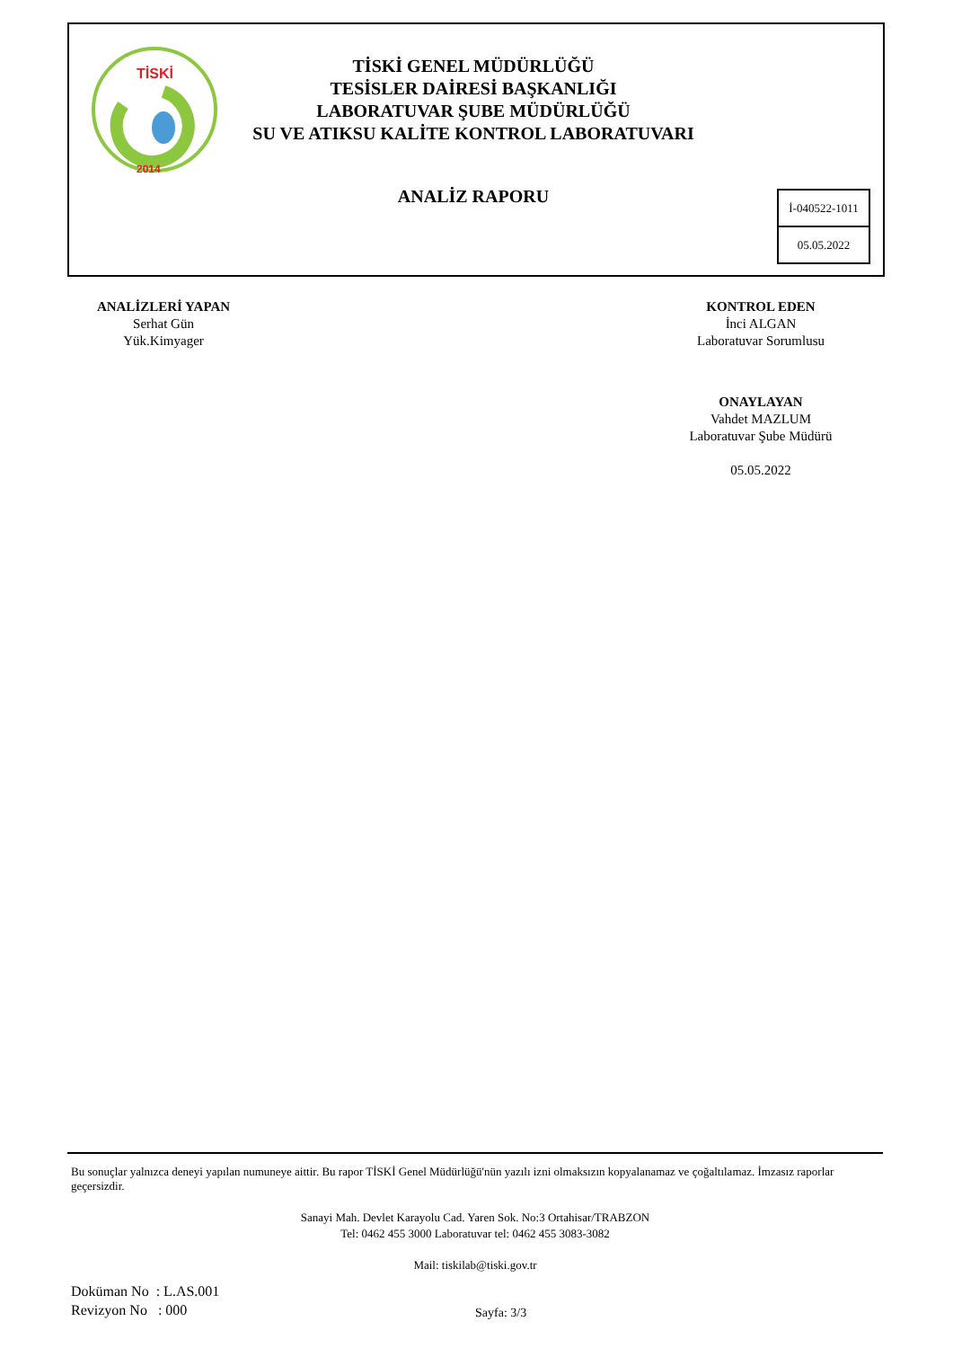TİSKİ
2014
TİSKİ GENEL MÜDÜRLÜĞÜ
TESİSLER DAİRESİ BAŞKANLIĞI
LABORATUVAR ŞUBE MÜDÜRLÜĞÜ
SU VE ATIKSU KALİTE KONTROL LABORATUVARI
ANALİZ RAPORU
İ-040522-1011
05.05.2022
ANALİZLERİ YAPAN
Serhat Gün
Yük.Kimyager
KONTROL EDEN
İnci ALGAN
Laboratuvar Sorumlusu
ONAYLAYAN
Vahdet MAZLUM
Laboratuvar Şube Müdürü
05.05.2022
Bu sonuçlar yalnızca deneyi yapılan numuneye aittir. Bu rapor TİSKİ Genel Müdürlüğü'nün yazılı izni olmaksızın kopyalanamaz ve çoğaltılamaz. İmzasız raporlar geçersizdir.
Sanayi Mah. Devlet Karayolu Cad. Yaren Sok. No:3 Ortahisar/TRABZON
Tel: 0462 455 3000 Laboratuvar tel: 0462 455 3083-3082
Mail: tiskilab@tiski.gov.tr
Doküman No : L.AS.001
Revizyon No : 000
Sayfa: 3/3